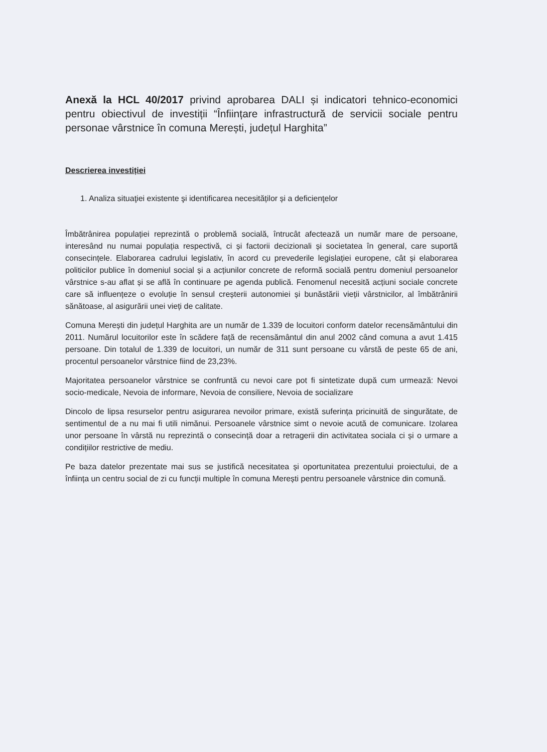Anexă la HCL 40/2017 privind aprobarea DALI și indicatori tehnico-economici pentru obiectivul de investiții “Înființare infrastructură de servicii sociale pentru personae vârstnice în comuna Merești, județul Harghita”
Descrierea investiției
1. Analiza situaţiei existente şi identificarea necesităților și a deficienţelor
Îmbătrânirea populației reprezintă o problemă socială, întrucât afectează un număr mare de persoane, interesând nu numai populația respectivă, ci și factorii decizionali și societatea în general, care suportă consecințele. Elaborarea cadrului legislativ, în acord cu prevederile legislației europene, cât și elaborarea politicilor publice în domeniul social și a acțiunilor concrete de reformă socială pentru domeniul persoanelor vârstnice s-au aflat și se află în continuare pe agenda publică. Fenomenul necesită acțiuni sociale concrete care să influențeze o evoluție în sensul creșterii autonomiei și bunăstării vieții vârstnicilor, al îmbătrânirii sănătoase, al asigurării unei vieți de calitate.
Comuna Merești din județul Harghita are un număr de 1.339 de locuitori conform datelor recensământului din 2011. Numărul locuitorilor este în scădere față de recensământul din anul 2002 când comuna a avut 1.415 persoane. Din totalul de 1.339 de locuitori, un număr de 311 sunt persoane cu vârstă de peste 65 de ani, procentul persoanelor vârstnice fiind de 23,23%.
Majoritatea persoanelor vârstnice se confruntă cu nevoi care pot fi sintetizate după cum urmează: Nevoi socio-medicale, Nevoia de informare, Nevoia de consiliere, Nevoia de socializare
Dincolo de lipsa resurselor pentru asigurarea nevoilor primare, există suferința pricinuită de singurătate, de sentimentul de a nu mai fi utili nimănui. Persoanele vârstnice simt o nevoie acută de comunicare. Izolarea unor persoane în vârstă nu reprezintă o consecință doar a retragerii din activitatea sociala ci și o urmare a condițiilor restrictive de mediu.
Pe baza datelor prezentate mai sus se justifică necesitatea și oportunitatea prezentului proiectului, de a înființa un centru social de zi cu funcții multiple în comuna Merești pentru persoanele vârstnice din comună.